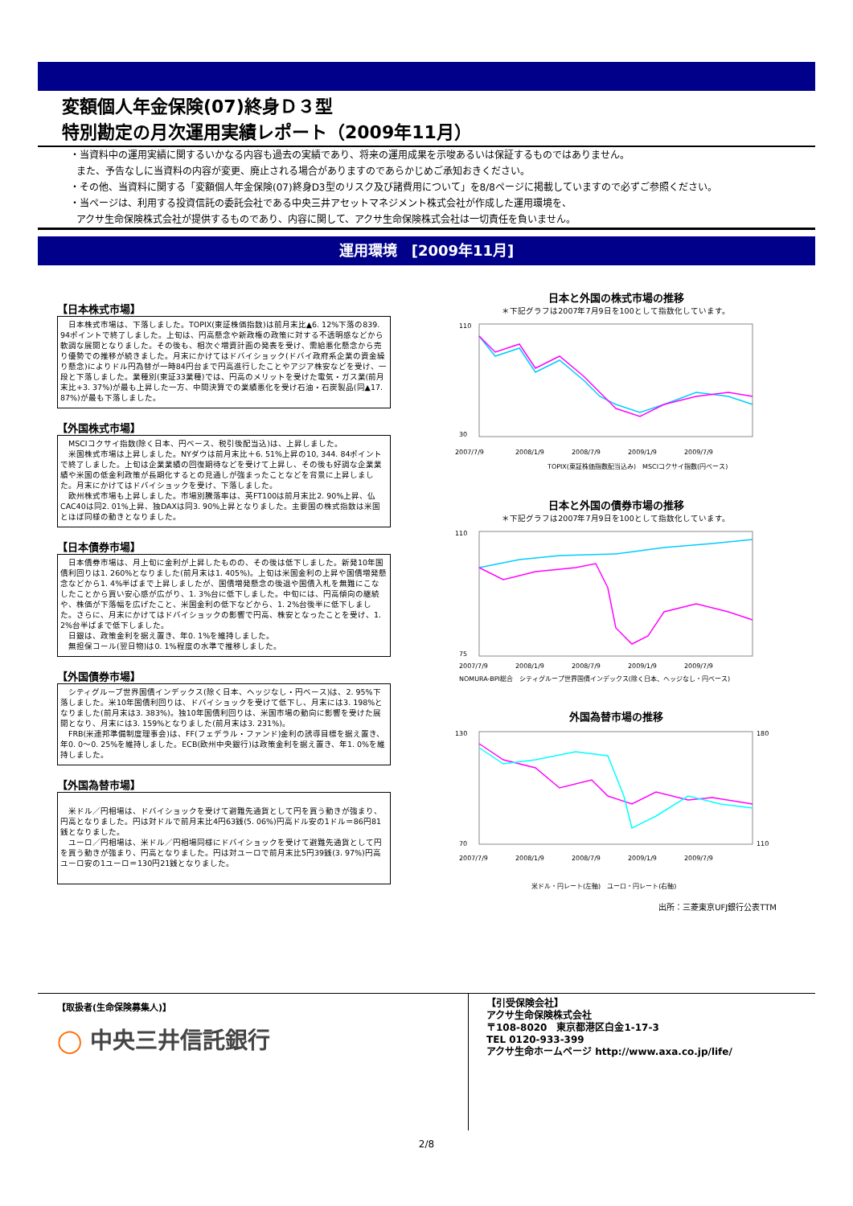変額個人年金保険(07)終身Ｄ３型
特別勘定の月次運用実績レポート（2009年11月）
・当資料中の運用実績に関するいかなる内容も過去の実績であり、将来の運用成果を示唆あるいは保証するものではありません。
また、予告なしに当資料の内容が変更、廃止される場合がありますのであらかじめご承知おきください。
・その他、当資料に関する「変額個人年金保険(07)終身D3型のリスク及び諸費用について」を8/8ページに掲載していますので必ずご参照ください。
・当ページは、利用する投資信託の委託会社である中央三井アセットマネジメント株式会社が作成した運用環境を、
アクサ生命保険株式会社が提供するものであり、内容に関して、アクサ生命保険株式会社は一切責任を負いません。
運用環境　[2009年11月]
【日本株式市場】
　日本株式市場は、下落しました。TOPIX(東証株価指数)は前月末比▲6. 12%下落の839. 94ポイントで終了しました。上旬は、円高懸念や新政権の政策に対する不透明感などから軟調な展開となりました。その後も、相次ぐ増資計画の発表を受け、需給悪化懸念から売り優勢での推移が続きました。月末にかけてはドバイショック(ドバイ政府系企業の資金繰り懸念)によりドル円為替が一時84円台まで円高進行したことやアジア株安などを受け、一段と下落しました。業種別(東証33業種)では、円高のメリットを受けた電気・ガス業(前月末比+3. 37%)が最も上昇した一方、中間決算での業績悪化を受け石油・石炭製品(同▲17. 87%)が最も下落しました。
【外国株式市場】
　MSCIコクサイ指数(除く日本、円ベース、税引後配当込)は、上昇しました。
　米国株式市場は上昇しました。NYダウは前月末比＋6. 51%上昇の10, 344. 84ポイントで終了しました。上旬は企業業績の回復期待などを受けて上昇し、その後も好調な企業業績や米国の低金利政策が長期化するとの見通しが強まったことなどを背景に上昇しました。月末にかけてはドバイショックを受け、下落しました。
　欧州株式市場も上昇しました。市場別騰落率は、英FT100は前月末比2. 90%上昇、仏CAC40は同2. 01%上昇、独DAXは同3. 90%上昇となりました。主要国の株式指数は米国とほぼ同様の動きとなりました。
【日本債券市場】
　日本債券市場は、月上旬に金利が上昇したものの、その後は低下しました。新発10年国債利回りは1. 260%となりました(前月末は1. 405%)。上旬は米国金利の上昇や国債増発懸念などから1. 4%半ばまで上昇しましたが、国債増発懸念の後退や国債入札を無難にこなしたことから買い安心感が広がり、1. 3%台に低下しました。中旬には、円高傾向の継続や、株価が下落幅を広げたこと、米国金利の低下などから、1. 2%台後半に低下しました。さらに、月末にかけてはドバイショックの影響で円高、株安となったことを受け、1. 2%台半ばまで低下しました。
　日銀は、政策金利を据え置き、年0. 1%を維持しました。
　無担保コール(翌日物)は0. 1%程度の水準で推移しました。
【外国債券市場】
　シティグループ世界国債インデックス(除く日本、ヘッジなし・円ベース)は、2. 95%下落しました。米10年国債利回りは、ドバイショックを受けて低下し、月末には3. 198%となりました(前月末は3. 383%)。独10年国債利回りは、米国市場の動向に影響を受けた展開となり、月末には3. 159%となりました(前月末は3. 231%)。
　FRB(米連邦準備制度理事会)は、FF(フェデラル・ファンド)金利の誘導目標を据え置き、年0. 0～0. 25%を維持しました。ECB(欧州中央銀行)は政策金利を据え置き、年1. 0%を維持しました。
【外国為替市場】
　米ドル／円相場は、ドバイショックを受けて避難先通貨として円を買う動きが強まり、円高となりました。円は対ドルで前月末比4円63銭(5. 06%)円高ドル安の1ドル＝86円81銭となりました。
　ユーロ／円相場は、米ドル／円相場同様にドバイショックを受けて避難先通貨として円を買う動きが強まり、円高となりました。円は対ユーロで前月末比5円39銭(3. 97%)円高ユーロ安の1ユーロ＝130円21銭となりました。
日本と外国の株式市場の推移
＊下記グラフは2007年7月9日を100として指数化しています。
110
30
2007/7/9
2008/1/9
2008/7/9
2009/1/9
2009/7/9
TOPIX(東証株価指数配当込み)　MSCIコクサイ指数(円ベース)
日本と外国の債券市場の推移
＊下記グラフは2007年7月9日を100として指数化しています。
110
75
2007/7/9
2008/1/9
2008/7/9
2009/1/9
2009/7/9
NOMURA-BPI総合　シティグループ世界国債インデックス(除く日本、ヘッジなし・円ベース)
外国為替市場の推移
130
70
180
110
2007/7/9
2008/1/9
2008/7/9
2009/1/9
2009/7/9
米ドル・円レート(左軸)　ユーロ・円レート(右軸)
出所：三菱東京UFJ銀行公表TTM
【取扱者(生命保険募集人)】
◯ 中央三井信託銀行
【引受保険会社】
アクサ生命保険株式会社
〒108-8020　東京都港区白金1-17-3
TEL 0120-933-399
アクサ生命ホームページ http://www.axa.co.jp/life/
2/8